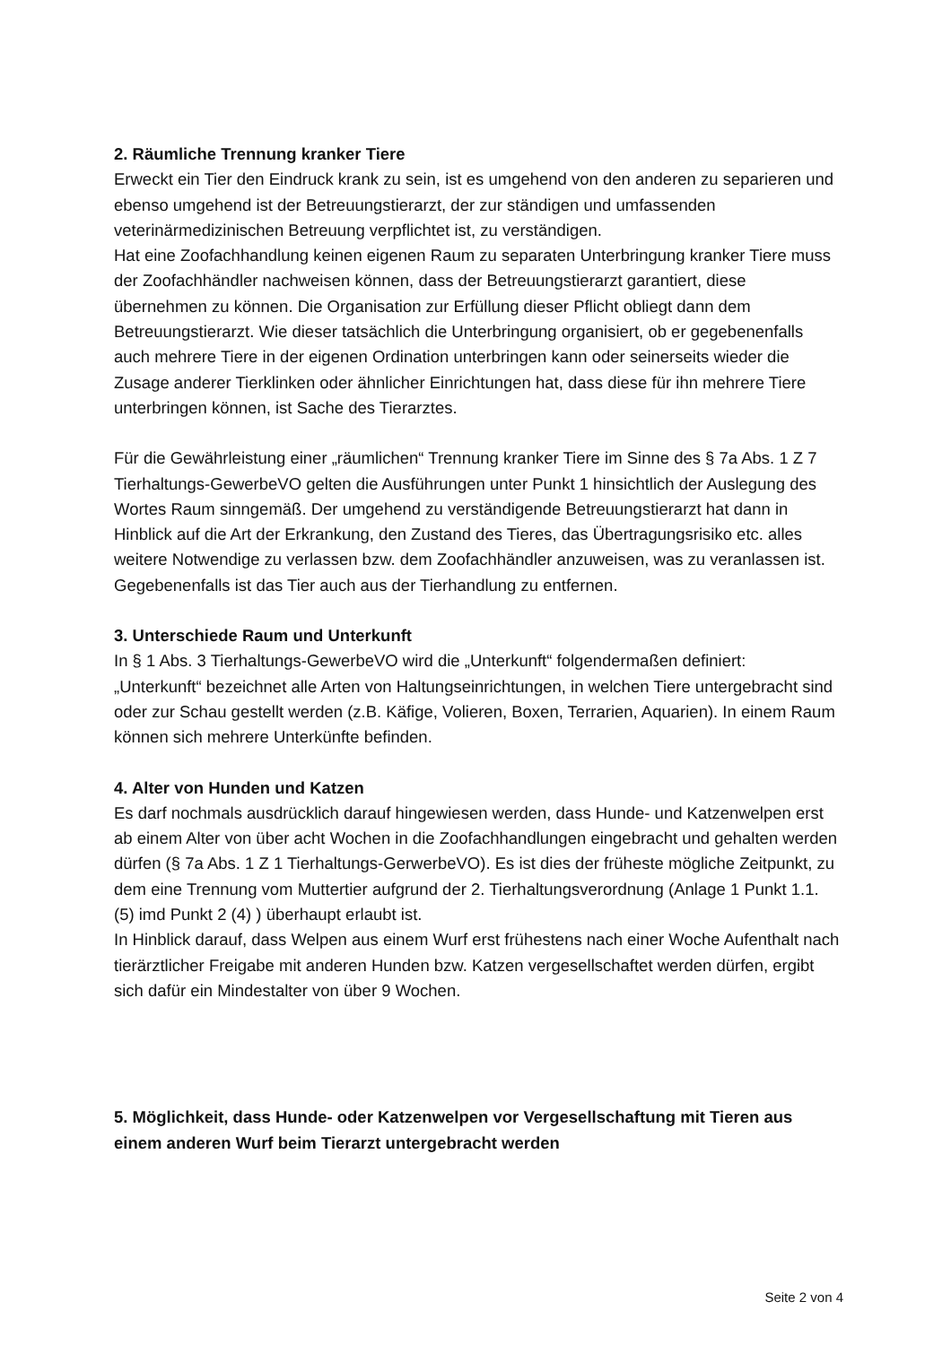2. Räumliche Trennung kranker Tiere
Erweckt ein Tier den Eindruck krank zu sein, ist es umgehend von den anderen zu separieren und ebenso umgehend ist der Betreuungstierarzt, der zur ständigen und umfassenden veterinärmedizinischen Betreuung verpflichtet ist, zu verständigen.
Hat eine Zoofachhandlung keinen eigenen Raum zu separaten Unterbringung kranker Tiere muss der Zoofachhändler nachweisen können, dass der Betreuungstierarzt garantiert, diese übernehmen zu können. Die Organisation zur Erfüllung dieser Pflicht obliegt dann dem Betreuungstierarzt. Wie dieser tatsächlich die Unterbringung organisiert, ob er gegebenenfalls auch mehrere Tiere in der eigenen Ordination unterbringen kann oder seinerseits wieder die Zusage anderer Tierklinken oder ähnlicher Einrichtungen hat, dass diese für ihn mehrere Tiere unterbringen können, ist Sache des Tierarztes.
Für die Gewährleistung einer „räumlichen“ Trennung kranker Tiere im Sinne des § 7a Abs. 1 Z 7 Tierhaltungs-GewerbeVO gelten die Ausführungen unter Punkt 1 hinsichtlich der Auslegung des Wortes Raum sinngemäß. Der umgehend zu verständigende Betreuungstierarzt hat dann in Hinblick auf die Art der Erkrankung, den Zustand des Tieres, das Übertragungsrisiko etc. alles weitere Notwendige zu verlassen bzw. dem Zoofachhändler anzuweisen, was zu veranlassen ist. Gegebenenfalls ist das Tier auch aus der Tierhandlung zu entfernen.
3. Unterschiede Raum und Unterkunft
In § 1 Abs. 3 Tierhaltungs-GewerbeVO wird die „Unterkunft“ folgendermaßen definiert:
„Unterkunft“ bezeichnet alle Arten von Haltungseinrichtungen, in welchen Tiere untergebracht sind oder zur Schau gestellt werden (z.B. Käfige, Volieren, Boxen, Terrarien, Aquarien). In einem Raum können sich mehrere Unterkünfte befinden.
4. Alter von Hunden und Katzen
Es darf nochmals ausdrücklich darauf hingewiesen werden, dass Hunde- und Katzenwelpen erst ab einem Alter von über acht Wochen in die Zoofachhandlungen eingebracht und gehalten werden dürfen (§ 7a Abs. 1 Z 1 Tierhaltungs-GerwerbeVO). Es ist dies der früheste mögliche Zeitpunkt, zu dem eine Trennung vom Muttertier aufgrund der 2. Tierhaltungsverordnung (Anlage 1 Punkt 1.1. (5) imd Punkt 2 (4) ) überhaupt erlaubt ist.
In Hinblick darauf, dass Welpen aus einem Wurf erst frühestens nach einer Woche Aufenthalt nach tierärztlicher Freigabe mit anderen Hunden bzw. Katzen vergesellschaftet werden dürfen, ergibt sich dafür ein Mindestalter von über 9 Wochen.
5. Möglichkeit, dass Hunde- oder Katzenwelpen vor Vergesellschaftung mit Tieren aus einem anderen Wurf beim Tierarzt untergebracht werden
Seite 2 von 4